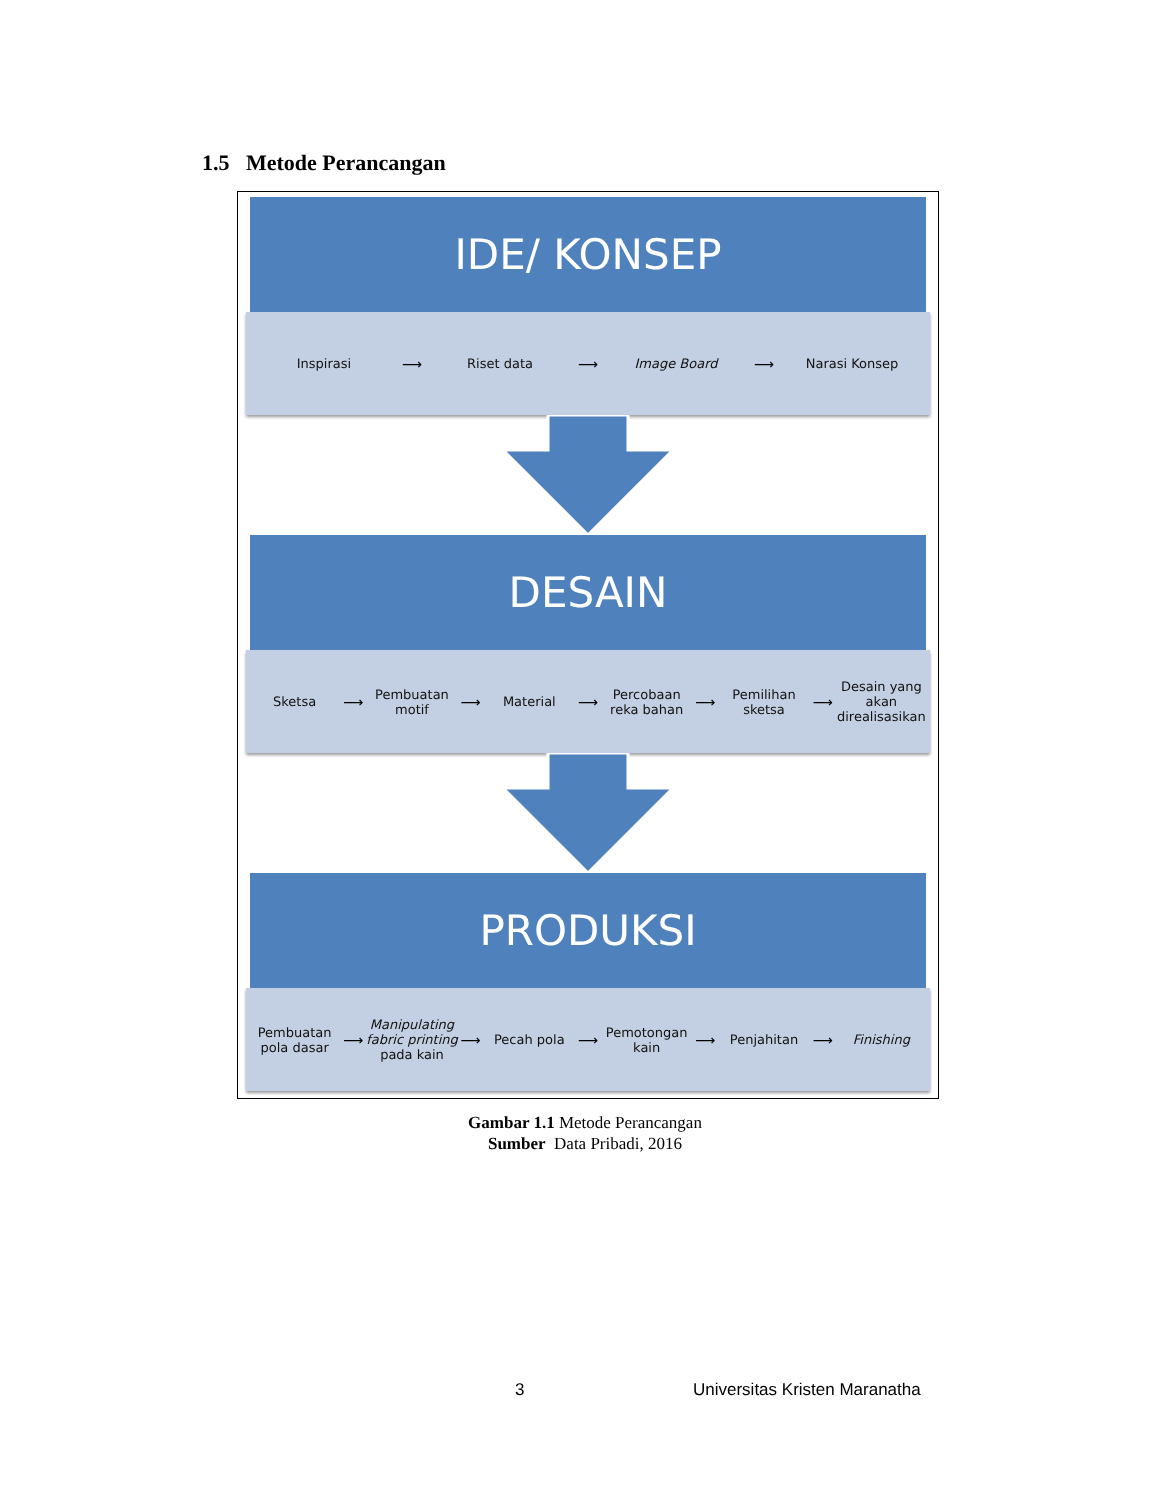1.5 Metode Perancangan
IDE/ KONSEP
Inspirasi ⟶ Riset data ⟶ Image Board ⟶ Narasi Konsep
DESAIN
Sketsa ⟶ Pembuatan motif ⟶ Material ⟶ Percobaan reka bahan ⟶ Pemilihan sketsa ⟶
Desain yang akan direalisasikan
PRODUKSI
Pembuatan pola dasar ⟶
Manipulating fabric printing pada kain
⟶ Pecah pola ⟶ Pemotongan kain ⟶ Penjahitan ⟶ Finishing
Gambar 1.1 Metode Perancangan
Sumber Data Pribadi, 2016
3 Universitas Kristen Maranatha